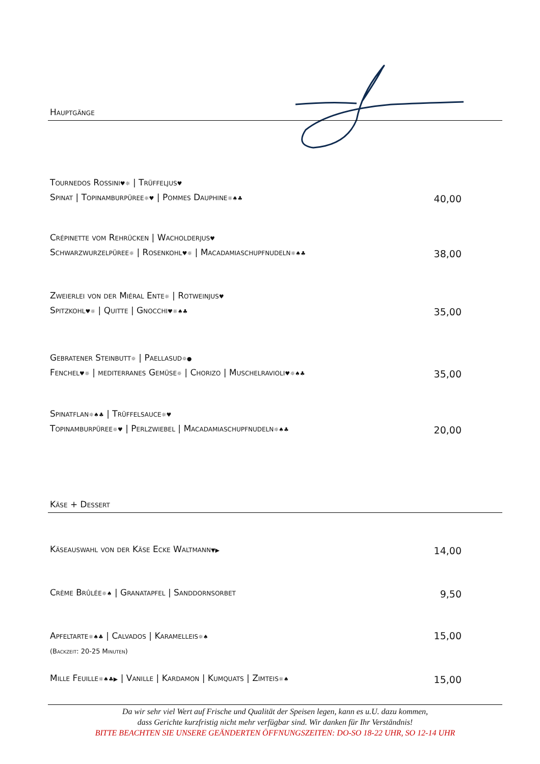Hauptgänge
Tournedos Rossini♥☼ | Trüffeljus♥
Spinat | Topinamburpüree☼♥ | Pommes Dauphine☼♠♣
40,00
Crépinette vom Rehrücken | Wacholderjus♥
Schwarzwurzelpüree☼ | Rosenkohl♥☼ | Macadamiaschupfnudeln☼♠♣
38,00
Zweierlei von der Miéral Ente☼ | Rotweinjus♥
Spitzkohl♥☼ | Quitte | Gnocchi♥☼♠♣
35,00
Gebratener Steinbutt☼ | Paellasud☼●
Fenchel♥☼ | mediterranes Gemüse☼ | Chorizo | Muschelravioli♥☼♠♣
35,00
Spinatflan☼♠♣ | Trüffelsauce☼♥
Topinamburpüree☼♥ | Perlzwiebel | Macadamiaschupfnudeln☼♠♣
20,00
Käse + Dessert
Käseauswahl von der Käse Ecke Waltmann▼▶
14,00
Crème Brûlée☼♠ | Granatapfel | Sanddornsorbet
9,50
Apfeltarte☼♠♣ | Calvados | Karamelleis☼♠
(Backzeit: 20-25 Minuten)
15,00
Mille Feuille☼♠♣▶ | Vanille | Kardamon | Kumquats | Zimteis☼♠
15,00
Da wir sehr viel Wert auf Frische und Qualität der Speisen legen, kann es u.U. dazu kommen,
dass Gerichte kurzfristig nicht mehr verfügbar sind. Wir danken für Ihr Verständnis!
BITTE BEACHTEN SIE UNSERE GEÄNDERTEN ÖFFNUNGSZEITEN: DO-SO 18-22 UHR, SO 12-14 UHR